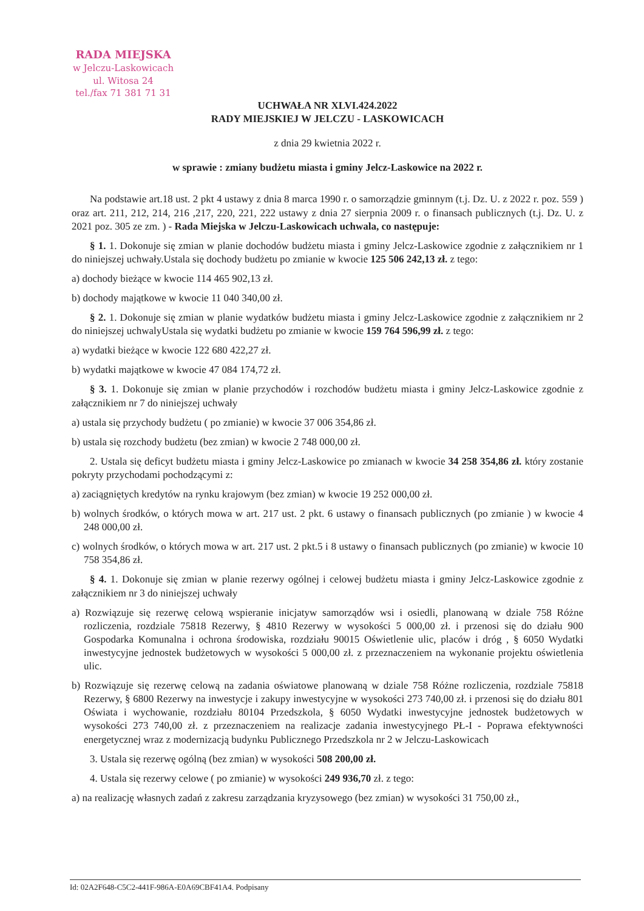RADA MIEJSKA
w Jelczu-Laskowicach
ul. Witosa 24
tel./fax 71 381 71 31
UCHWAŁA NR XLVI.424.2022
RADY MIEJSKIEJ W JELCZU - LASKOWICACH
z dnia 29 kwietnia 2022 r.
w sprawie : zmiany budżetu miasta i gminy Jelcz-Laskowice na 2022 r.
Na podstawie art.18 ust. 2 pkt 4 ustawy z dnia 8 marca 1990 r. o samorządzie gminnym (t.j. Dz. U. z 2022 r. poz. 559 ) oraz art. 211, 212, 214, 216 ,217, 220, 221, 222 ustawy z dnia 27 sierpnia 2009 r. o finansach publicznych (t.j. Dz. U. z 2021 poz. 305 ze zm. ) - Rada Miejska w Jelczu-Laskowicach uchwala, co następuje:
§ 1. 1. Dokonuje się zmian w planie dochodów budżetu miasta i gminy Jelcz-Laskowice zgodnie z załącznikiem nr 1 do niniejszej uchwały.Ustala się dochody budżetu po zmianie w kwocie 125 506 242,13 zł. z tego:
a) dochody bieżące w kwocie 114 465 902,13 zł.
b) dochody majątkowe w kwocie 11 040 340,00 zł.
§ 2. 1. Dokonuje się zmian w planie wydatków budżetu miasta i gminy Jelcz-Laskowice zgodnie z załącznikiem nr 2 do niniejszej uchwalyUstala się wydatki budżetu po zmianie w kwocie 159 764 596,99 zł. z tego:
a) wydatki bieżące w kwocie 122 680 422,27 zł.
b) wydatki majątkowe w kwocie 47 084 174,72 zł.
§ 3. 1. Dokonuje się zmian w planie przychodów i rozchodów budżetu miasta i gminy Jelcz-Laskowice zgodnie z załącznikiem nr 7 do niniejszej uchwały
a) ustala się przychody budżetu ( po zmianie) w kwocie 37 006 354,86 zł.
b) ustala się rozchody budżetu (bez zmian) w kwocie 2 748 000,00 zł.
2. Ustala się deficyt budżetu miasta i gminy Jelcz-Laskowice po zmianach w kwocie 34 258 354,86 zł. który zostanie pokryty przychodami pochodzącymi z:
a) zaciągniętych kredytów na rynku krajowym (bez zmian) w kwocie 19 252 000,00 zł.
b) wolnych środków, o których mowa w art. 217 ust. 2 pkt. 6 ustawy o finansach publicznych (po zmianie ) w kwocie 4 248 000,00 zł.
c) wolnych środków, o których mowa w art. 217 ust. 2 pkt.5 i 8 ustawy o finansach publicznych (po zmianie) w kwocie 10 758 354,86 zł.
§ 4. 1. Dokonuje się zmian w planie rezerwy ogólnej i celowej budżetu miasta i gminy Jelcz-Laskowice zgodnie z załącznikiem nr 3 do niniejszej uchwały
a) Rozwiązuje się rezerwę celową wspieranie inicjatyw samorządów wsi i osiedli, planowaną w dziale 758 Różne rozliczenia, rozdziale 75818 Rezerwy, § 4810 Rezerwy w wysokości 5 000,00 zł. i przenosi się do działu 900 Gospodarka Komunalna i ochrona środowiska, rozdziału 90015 Oświetlenie ulic, placów i dróg , § 6050 Wydatki inwestycyjne jednostek budżetowych w wysokości 5 000,00 zł. z przeznaczeniem na wykonanie projektu oświetlenia ulic.
b) Rozwiązuje się rezerwę celową na zadania oświatowe planowaną w dziale 758 Różne rozliczenia, rozdziale 75818 Rezerwy, § 6800 Rezerwy na inwestycje i zakupy inwestycyjne w wysokości 273 740,00 zł. i przenosi się do działu 801 Oświata i wychowanie, rozdziału 80104 Przedszkola, § 6050 Wydatki inwestycyjne jednostek budżetowych w wysokości 273 740,00 zł. z przeznaczeniem na realizacje zadania inwestycyjnego PŁ-I - Poprawa efektywności energetycznej wraz z modernizacją budynku Publicznego Przedszkola nr 2 w Jelczu-Laskowicach
3. Ustala się rezerwę ogólną (bez zmian) w wysokości 508 200,00 zł.
4. Ustala się rezerwy celowe ( po zmianie) w wysokości 249 936,70 zł. z tego:
a) na realizację własnych zadań z zakresu zarządzania kryzysowego (bez zmian) w wysokości 31 750,00 zł.,
Id: 02A2F648-C5C2-441F-986A-E0A69CBF41A4. Podpisany